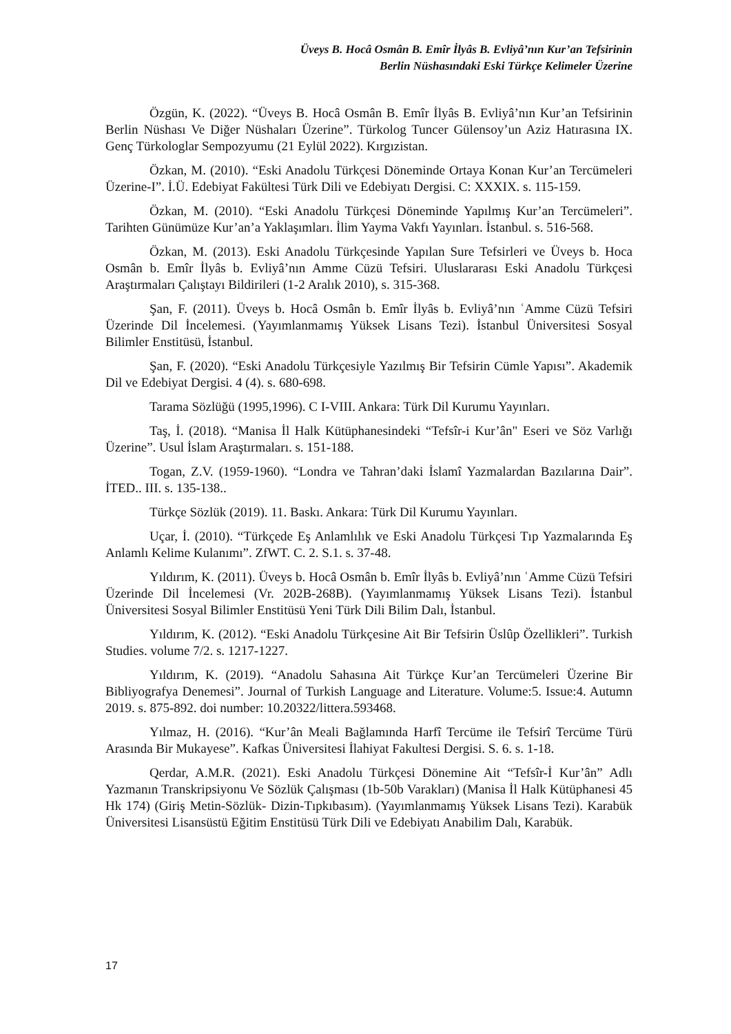Üveys B. Hocâ Osmân B. Emîr İlyâs B. Evliyâ’nın Kur’an Tefsirinin
Berlin Nüshasındaki Eski Türkçe Kelimeler Üzerine
Özgün, K. (2022). “Üveys B. Hocâ Osmân B. Emîr İlyâs B. Evliyâ’nın Kur’an Tefsirinin Berlin Nüshası Ve Diğer Nüshaları Üzerine”. Türkolog Tuncer Gülensoy’un Aziz Hatırasına IX. Genç Türkologlar Sempozyumu (21 Eylül 2022). Kırgızistan.
Özkan, M. (2010). “Eski Anadolu Türkçesi Döneminde Ortaya Konan Kur’an Tercümeleri Üzerine-I”. İ.Ü. Edebiyat Fakültesi Türk Dili ve Edebiyatı Dergisi. C: XXXIX. s. 115-159.
Özkan, M. (2010). “Eski Anadolu Türkçesi Döneminde Yapılmış Kur’an Tercümeleri”. Tarihten Günümüze Kur’an’a Yaklaşımları. İlim Yayma Vakfı Yayınları. İstanbul. s. 516-568.
Özkan, M. (2013). Eski Anadolu Türkçesinde Yapılan Sure Tefsirleri ve Üveys b. Hoca Osmân b. Emîr İlyâs b. Evliyâ’nın Amme Cüzü Tefsiri. Uluslararası Eski Anadolu Türkçesi Araştırmaları Çalıştayı Bildirileri (1-2 Aralık 2010), s. 315-368.
Şan, F. (2011). Üveys b. Hocâ Osmân b. Emîr İlyâs b. Evliyâ’nın ʿAmme Cüzü Tefsiri Üzerinde Dil İncelemesi. (Yayımlanmamış Yüksek Lisans Tezi). İstanbul Üniversitesi Sosyal Bilimler Enstitüsü, İstanbul.
Şan, F. (2020). “Eski Anadolu Türkçesiyle Yazılmış Bir Tefsirin Cümle Yapısı”. Akademik Dil ve Edebiyat Dergisi. 4 (4). s. 680-698.
Tarama Sözlüğü (1995,1996). C I-VIII. Ankara: Türk Dil Kurumu Yayınları.
Taş, İ. (2018). “Manisa İl Halk Kütüphanesindeki “Tefsîr-i Kur’ân" Eseri ve Söz Varlığı Üzerine”. Usul İslam Araştırmaları. s. 151-188.
Togan, Z.V. (1959-1960). “Londra ve Tahran’daki İslamî Yazmalardan Bazılarına Dair”. İTED.. III. s. 135-138..
Türkçe Sözlük (2019). 11. Baskı. Ankara: Türk Dil Kurumu Yayınları.
Uçar, İ. (2010). “Türkçede Eş Anlamlılık ve Eski Anadolu Türkçesi Tıp Yazmalarında Eş Anlamlı Kelime Kulanımı”. ZfWT. C. 2. S.1. s. 37-48.
Yıldırım, K. (2011). Üveys b. Hocâ Osmân b. Emîr İlyâs b. Evliyâ’nın ʿAmme Cüzü Tefsiri Üzerinde Dil İncelemesi (Vr. 202B-268B). (Yayımlanmamış Yüksek Lisans Tezi). İstanbul Üniversitesi Sosyal Bilimler Enstitüsü Yeni Türk Dili Bilim Dalı, İstanbul.
Yıldırım, K. (2012). “Eski Anadolu Türkçesine Ait Bir Tefsirin Üslûp Özellikleri”. Turkish Studies. volume 7/2. s. 1217-1227.
Yıldırım, K. (2019). “Anadolu Sahasına Ait Türkçe Kur’an Tercümeleri Üzerine Bir Bibliyografya Denemesi”. Journal of Turkish Language and Literature. Volume:5. Issue:4. Autumn 2019. s. 875-892. doi number: 10.20322/littera.593468.
Yılmaz, H. (2016). “Kur’ân Meali Bağlamında Harfî Tercüme ile Tefsirî Tercüme Türü Arasında Bir Mukayese”. Kafkas Üniversitesi İlahiyat Fakultesi Dergisi. S. 6. s. 1-18.
Qerdar, A.M.R. (2021). Eski Anadolu Türkçesi Dönemine Ait “Tefsîr-İ Kur’ân” Adlı Yazmanın Transkripsiyonu Ve Sözlük Çalışması (1b-50b Varakları) (Manisa İl Halk Kütüphanesi 45 Hk 174) (Giriş Metin-Sözlük- Dizin-Tıpkıbasım). (Yayımlanmamış Yüksek Lisans Tezi). Karabük Üniversitesi Lisansüstü Eğitim Enstitüsü Türk Dili ve Edebiyatı Anabilim Dalı, Karabük.
17